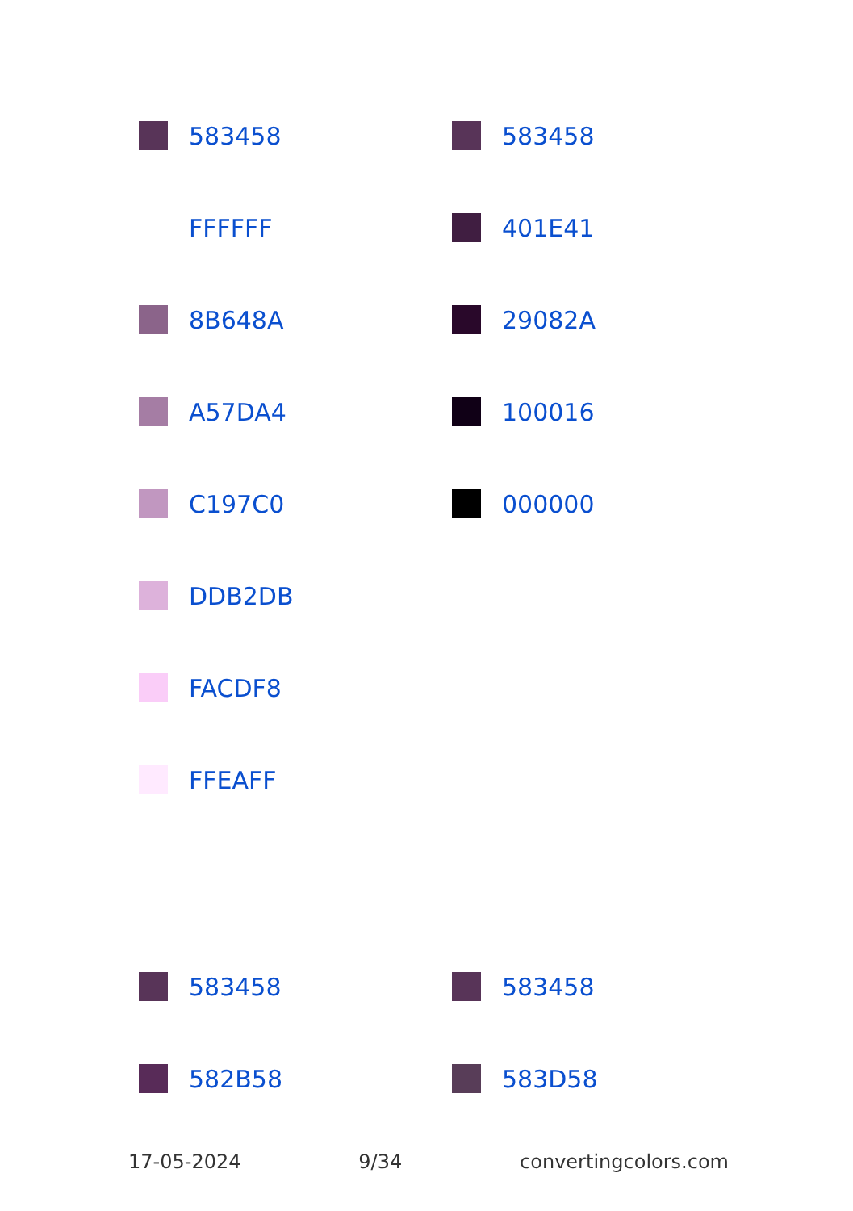583458
583458
FFFFFF
401E41
8B648A
29082A
A57DA4
100016
C197C0
000000
DDB2DB
FACDF8
FFEAFF
583458
583458
582B58
583D58
17-05-2024 9/34 convertingcolors.com